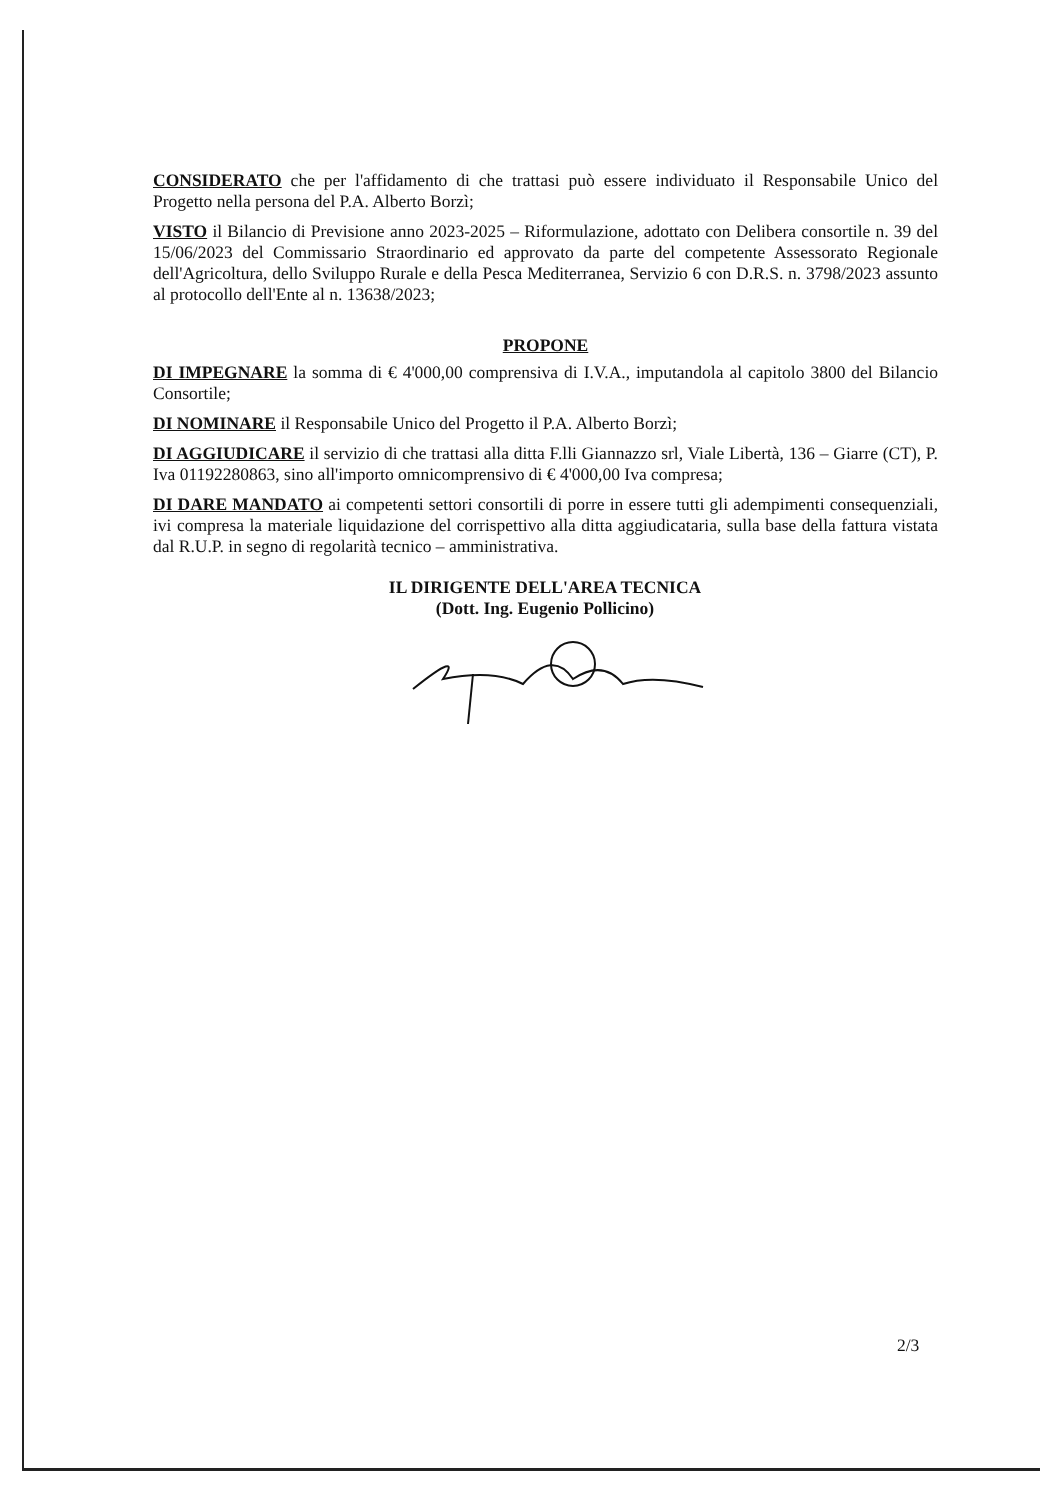CONSIDERATO che per l'affidamento di che trattasi può essere individuato il Responsabile Unico del Progetto nella persona del P.A. Alberto Borzì;
VISTO il Bilancio di Previsione anno 2023-2025 – Riformulazione, adottato con Delibera consortile n. 39 del 15/06/2023 del Commissario Straordinario ed approvato da parte del competente Assessorato Regionale dell'Agricoltura, dello Sviluppo Rurale e della Pesca Mediterranea, Servizio 6 con D.R.S. n. 3798/2023 assunto al protocollo dell'Ente al n. 13638/2023;
PROPONE
DI IMPEGNARE la somma di € 4'000,00 comprensiva di I.V.A., imputandola al capitolo 3800 del Bilancio Consortile;
DI NOMINARE il Responsabile Unico del Progetto il P.A. Alberto Borzì;
DI AGGIUDICARE il servizio di che trattasi alla ditta F.lli Giannazzo srl, Viale Libertà, 136 – Giarre (CT), P. Iva 01192280863, sino all'importo omnicomprensivo di € 4'000,00 Iva compresa;
DI DARE MANDATO ai competenti settori consortili di porre in essere tutti gli adempimenti consequenziali, ivi compresa la materiale liquidazione del corrispettivo alla ditta aggiudicataria, sulla base della fattura vistata dal R.U.P. in segno di regolarità tecnico – amministrativa.
IL DIRIGENTE DELL'AREA TECNICA
(Dott. Ing. Eugenio Pollicino)
2/3